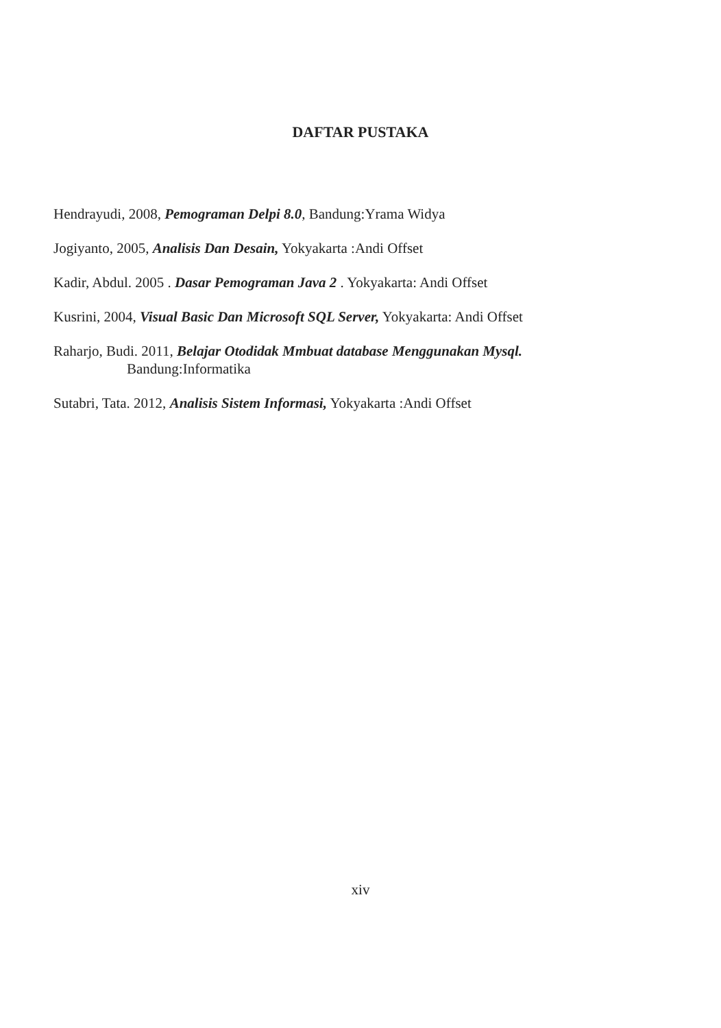DAFTAR PUSTAKA
Hendrayudi, 2008, Pemograman Delpi 8.0, Bandung:Yrama Widya
Jogiyanto, 2005, Analisis Dan Desain, Yokyakarta :Andi Offset
Kadir, Abdul. 2005 . Dasar Pemograman Java 2 . Yokyakarta: Andi Offset
Kusrini, 2004, Visual Basic Dan Microsoft SQL Server, Yokyakarta: Andi Offset
Raharjo, Budi. 2011, Belajar Otodidak Mmbuat database Menggunakan Mysql.
Bandung:Informatika
Sutabri, Tata. 2012, Analisis Sistem Informasi, Yokyakarta :Andi Offset
xiv